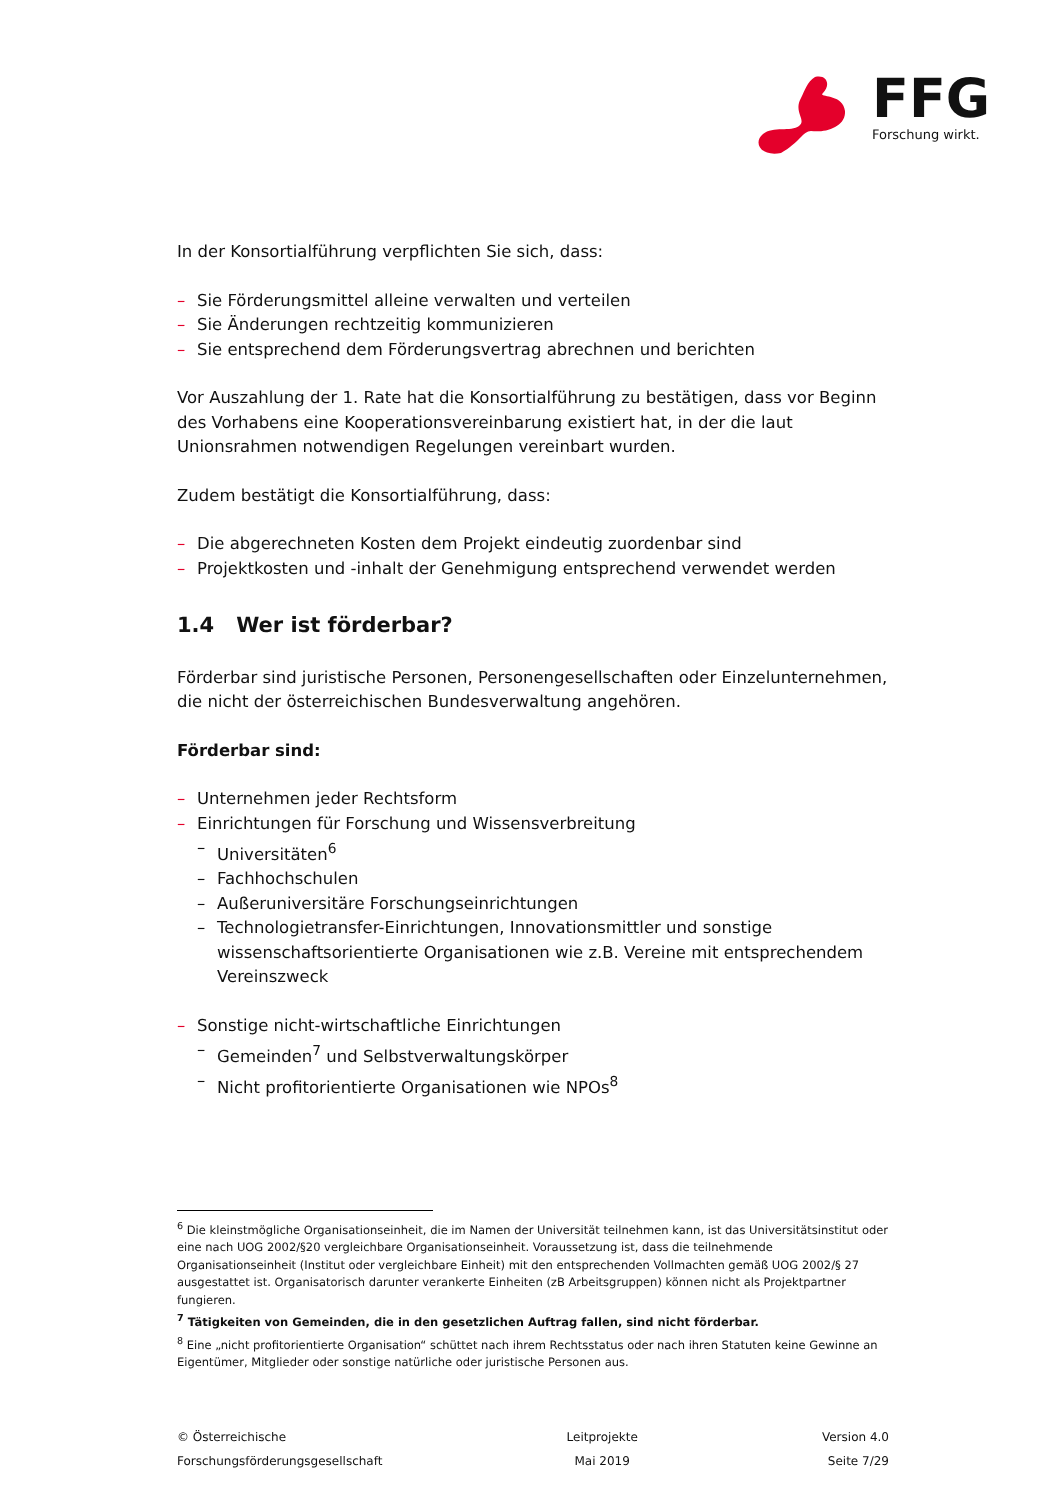FFG Forschung wirkt.
In der Konsortialführung verpflichten Sie sich, dass:
– Sie Förderungsmittel alleine verwalten und verteilen
– Sie Änderungen rechtzeitig kommunizieren
– Sie entsprechend dem Förderungsvertrag abrechnen und berichten
Vor Auszahlung der 1. Rate hat die Konsortialführung zu bestätigen, dass vor Beginn des Vorhabens eine Kooperationsvereinbarung existiert hat, in der die laut Unionsrahmen notwendigen Regelungen vereinbart wurden.
Zudem bestätigt die Konsortialführung, dass:
– Die abgerechneten Kosten dem Projekt eindeutig zuordenbar sind
– Projektkosten und -inhalt der Genehmigung entsprechend verwendet werden
1.4 Wer ist förderbar?
Förderbar sind juristische Personen, Personengesellschaften oder Einzelunternehmen, die nicht der österreichischen Bundesverwaltung angehören.
Förderbar sind:
– Unternehmen jeder Rechtsform
– Einrichtungen für Forschung und Wissensverbreitung
– Universitäten<sup>6</sup>
– Fachhochschulen
– Außeruniversitäre Forschungseinrichtungen
– Technologietransfer-Einrichtungen, Innovationsmittler und sonstige wissenschaftsorientierte Organisationen wie z.B. Vereine mit entsprechendem Vereinszweck
– Sonstige nicht-wirtschaftliche Einrichtungen
– Gemeinden<sup>7</sup> und Selbstverwaltungskörper
– Nicht profitorientierte Organisationen wie NPOs<sup>8</sup>
<sup>6</sup> Die kleinstmögliche Organisationseinheit, die im Namen der Universität teilnehmen kann, ist das Universitätsinstitut oder eine nach UOG 2002/§20 vergleichbare Organisationseinheit. Voraussetzung ist, dass die teilnehmende Organisationseinheit (Institut oder vergleichbare Einheit) mit den entsprechenden Vollmachten gemäß UOG 2002/§ 27 ausgestattet ist. Organisatorisch darunter verankerte Einheiten (zB Arbeitsgruppen) können nicht als Projektpartner fungieren.
<sup>7</sup> Tätigkeiten von Gemeinden, die in den gesetzlichen Auftrag fallen, sind nicht förderbar.
<sup>8</sup> Eine „nicht profitorientierte Organisation“ schüttet nach ihrem Rechtsstatus oder nach ihren Statuten keine Gewinne an Eigentümer, Mitglieder oder sonstige natürliche oder juristische Personen aus.
© Österreichische
Forschungsförderungsgesellschaft
Leitprojekte
Mai 2019
Version 4.0
Seite 7/29